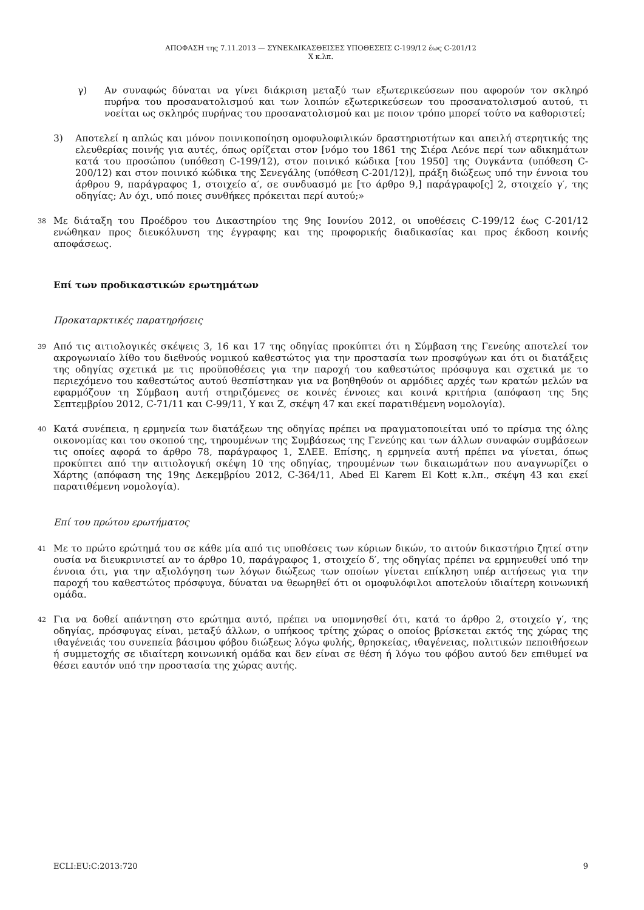ΑΠΟΦΑΣΗ της 7.11.2013 — ΣΥΝΕΚΔΙΚΑΣΘΕΙΣΕΣ ΥΠΟΘΕΣΕΙΣ C-199/12 έως C-201/12
Χ κ.λπ.
γ) Αν συναφώς δύναται να γίνει διάκριση μεταξύ των εξωτερικεύσεων που αφορούν τον σκληρό πυρήνα του προσανατολισμού και των λοιπών εξωτερικεύσεων του προσανατολισμού αυτού, τι νοείται ως σκληρός πυρήνας του προσανατολισμού και με ποιον τρόπο μπορεί τούτο να καθοριστεί;
3) Αποτελεί η απλώς και μόνον ποινικοποίηση ομοφυλοφιλικών δραστηριοτήτων και απειλή στερητικής της ελευθερίας ποινής για αυτές, όπως ορίζεται στον [νόμο του 1861 της Σιέρα Λεόνε περί των αδικημάτων κατά του προσώπου (υπόθεση C-199/12), στον ποινικό κώδικα [του 1950] της Ουγκάντα (υπόθεση C-200/12) και στον ποινικό κώδικα της Σενεγάλης (υπόθεση C-201/12)], πράξη διώξεως υπό την έννοια του άρθρου 9, παράγραφος 1, στοιχείο α′, σε συνδυασμό με [το άρθρο 9,] παράγραφο[ς] 2, στοιχείο γ′, της οδηγίας; Αν όχι, υπό ποιες συνθήκες πρόκειται περί αυτού;»
38
Με διάταξη του Προέδρου του Δικαστηρίου της 9ης Ιουνίου 2012, οι υποθέσεις C-199/12 έως C-201/12 ενώθηκαν προς διευκόλυνση της έγγραφης και της προφορικής διαδικασίας και προς έκδοση κοινής αποφάσεως.
Επί των προδικαστικών ερωτημάτων
Προκαταρκτικές παρατηρήσεις
39
Από τις αιτιολογικές σκέψεις 3, 16 και 17 της οδηγίας προκύπτει ότι η Σύμβαση της Γενεύης αποτελεί τον ακρογωνιαίο λίθο του διεθνούς νομικού καθεστώτος για την προστασία των προσφύγων και ότι οι διατάξεις της οδηγίας σχετικά με τις προϋποθέσεις για την παροχή του καθεστώτος πρόσφυγα και σχετικά με το περιεχόμενο του καθεστώτος αυτού θεσπίστηκαν για να βοηθηθούν οι αρμόδιες αρχές των κρατών μελών να εφαρμόζουν τη Σύμβαση αυτή στηριζόμενες σε κοινές έννοιες και κοινά κριτήρια (απόφαση της 5ης Σεπτεμβρίου 2012, C-71/11 και C-99/11, Y και Z, σκέψη 47 και εκεί παρατιθέμενη νομολογία).
40
Κατά συνέπεια, η ερμηνεία των διατάξεων της οδηγίας πρέπει να πραγματοποιείται υπό το πρίσμα της όλης οικονομίας και του σκοπού της, τηρουμένων της Συμβάσεως της Γενεύης και των άλλων συναφών συμβάσεων τις οποίες αφορά το άρθρο 78, παράγραφος 1, ΣΛΕΕ. Επίσης, η ερμηνεία αυτή πρέπει να γίνεται, όπως προκύπτει από την αιτιολογική σκέψη 10 της οδηγίας, τηρουμένων των δικαιωμάτων που αναγνωρίζει ο Χάρτης (απόφαση της 19ης Δεκεμβρίου 2012, C-364/11, Abed El Karem El Kott κ.λπ., σκέψη 43 και εκεί παρατιθέμενη νομολογία).
Επί του πρώτου ερωτήματος
41
Με το πρώτο ερώτημά του σε κάθε μία από τις υποθέσεις των κύριων δικών, το αιτούν δικαστήριο ζητεί στην ουσία να διευκρινιστεί αν το άρθρο 10, παράγραφος 1, στοιχείο δ′, της οδηγίας πρέπει να ερμηνευθεί υπό την έννοια ότι, για την αξιολόγηση των λόγων διώξεως των οποίων γίνεται επίκληση υπέρ αιτήσεως για την παροχή του καθεστώτος πρόσφυγα, δύναται να θεωρηθεί ότι οι ομοφυλόφιλοι αποτελούν ιδιαίτερη κοινωνική ομάδα.
42
Για να δοθεί απάντηση στο ερώτημα αυτό, πρέπει να υπομνησθεί ότι, κατά το άρθρο 2, στοιχείο γ′, της οδηγίας, πρόσφυγας είναι, μεταξύ άλλων, ο υπήκοος τρίτης χώρας ο οποίος βρίσκεται εκτός της χώρας της ιθαγένειάς του συνεπεία βάσιμου φόβου διώξεως λόγω φυλής, θρησκείας, ιθαγένειας, πολιτικών πεποιθήσεων ή συμμετοχής σε ιδιαίτερη κοινωνική ομάδα και δεν είναι σε θέση ή λόγω του φόβου αυτού δεν επιθυμεί να θέσει εαυτόν υπό την προστασία της χώρας αυτής.
ECLI:EU:C:2013:720 9